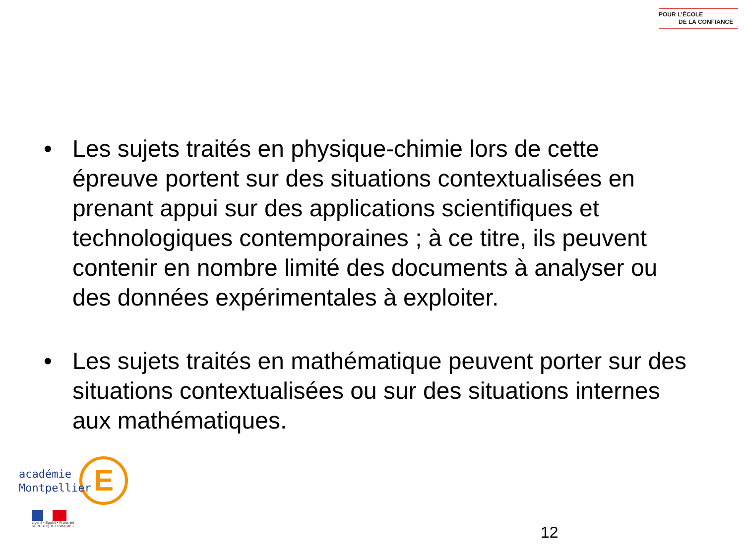POUR L’ÉCOLE
DE LA CONFIANCE
• Les sujets traités en physique-chimie lors de cette épreuve portent sur des situations contextualisées en prenant appui sur des applications scientifiques et technologiques contemporaines ; à ce titre, ils peuvent contenir en nombre limité des documents à analyser ou des données expérimentales à exploiter.
• Les sujets traités en mathématique peuvent porter sur des situations contextualisées ou sur des situations internes aux mathématiques.
E
académie
Montpellier
Liberté • Égalité • Fraternité
RÉPUBLIQUE FRANÇAISE
12